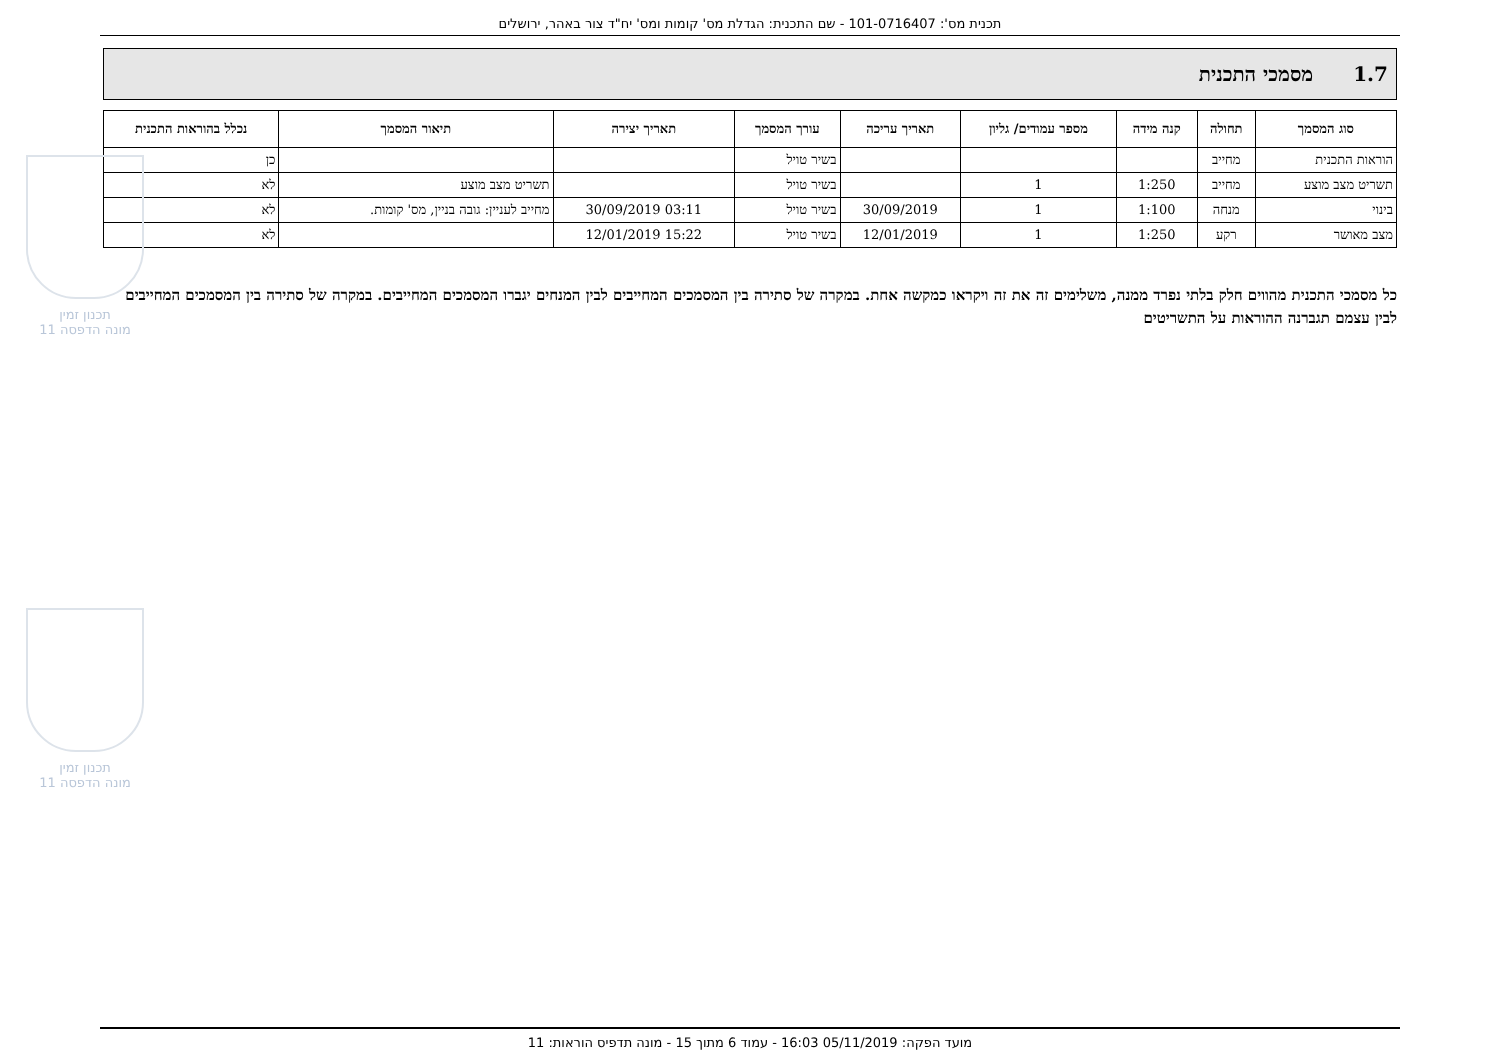תכנית מס': 101-0716407 - שם התכנית: הגדלת מס' קומות ומס' יח"ד צור באהר, ירושלים
1.7 מסמכי התכנית
| סוג המסמך | תחולה | קנה מידה | מספר עמודים/ גליון | תאריך עריכה | עורך המסמך | תאריך יצירה | תיאור המסמך | נכלל בהוראות התכנית |
| --- | --- | --- | --- | --- | --- | --- | --- | --- |
| הוראות התכנית | מחייב | | | | בשיר טויל | | | כן |
| תשריט מצב מוצע | מחייב | 1:250 | 1 | | בשיר טויל | | תשריט מצב מוצע | לא |
| בינוי | מנחה | 1:100 | 1 | 30/09/2019 | בשיר טויל | 03:11 30/09/2019 | מחייב לעניין: גובה בניין, מס' קומות. | לא |
| מצב מאושר | רקע | 1:250 | 1 | 12/01/2019 | בשיר טויל | 15:22 12/01/2019 | | לא |
כל מסמכי התכנית מהווים חלק בלתי נפרד ממנה, משלימים זה את זה ויקראו כמקשה אחת. במקרה של סתירה בין המסמכים המחייבים לבין המנחים יגברו המסמכים המחייבים. במקרה של סתירה בין המסמכים המחייבים לבין עצמם תגברנה ההוראות על התשריטים
תכנון זמין
מונה הדפסה 11
תכנון זמין
מונה הדפסה 11
מועד הפקה: 05/11/2019 16:03 - עמוד 6 מתוך 15 - מונה תדפיס הוראות: 11